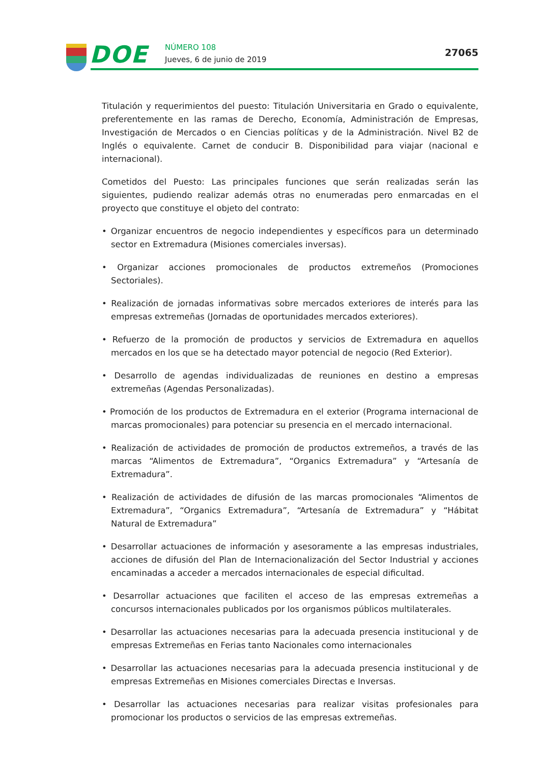DOE NÚMERO 108
Jueves, 6 de junio de 2019
27065
Titulación y requerimientos del puesto: Titulación Universitaria en Grado o equivalente, preferentemente en las ramas de Derecho, Economía, Administración de Empresas, Investigación de Mercados o en Ciencias políticas y de la Administración. Nivel B2 de Inglés o equivalente. Carnet de conducir B. Disponibilidad para viajar (nacional e internacional).
Cometidos del Puesto: Las principales funciones que serán realizadas serán las siguientes, pudiendo realizar además otras no enumeradas pero enmarcadas en el proyecto que constituye el objeto del contrato:
• Organizar encuentros de negocio independientes y específicos para un determinado sector en Extremadura (Misiones comerciales inversas).
• Organizar acciones promocionales de productos extremeños (Promociones Sectoriales).
• Realización de jornadas informativas sobre mercados exteriores de interés para las empresas extremeñas (Jornadas de oportunidades mercados exteriores).
• Refuerzo de la promoción de productos y servicios de Extremadura en aquellos mercados en los que se ha detectado mayor potencial de negocio (Red Exterior).
• Desarrollo de agendas individualizadas de reuniones en destino a empresas extremeñas (Agendas Personalizadas).
• Promoción de los productos de Extremadura en el exterior (Programa internacional de marcas promocionales) para potenciar su presencia en el mercado internacional.
• Realización de actividades de promoción de productos extremeños, a través de las marcas “Alimentos de Extremadura”, “Organics Extremadura” y “Artesanía de Extremadura”.
• Realización de actividades de difusión de las marcas promocionales “Alimentos de Extremadura”, “Organics Extremadura”, “Artesanía de Extremadura” y “Hábitat Natural de Extremadura”
• Desarrollar actuaciones de información y asesoramente a las empresas industriales, acciones de difusión del Plan de Internacionalización del Sector Industrial y acciones encaminadas a acceder a mercados internacionales de especial dificultad.
• Desarrollar actuaciones que faciliten el acceso de las empresas extremeñas a concursos internacionales publicados por los organismos públicos multilaterales.
• Desarrollar las actuaciones necesarias para la adecuada presencia institucional y de empresas Extremeñas en Ferias tanto Nacionales como internacionales
• Desarrollar las actuaciones necesarias para la adecuada presencia institucional y de empresas Extremeñas en Misiones comerciales Directas e Inversas.
• Desarrollar las actuaciones necesarias para realizar visitas profesionales para promocionar los productos o servicios de las empresas extremeñas.